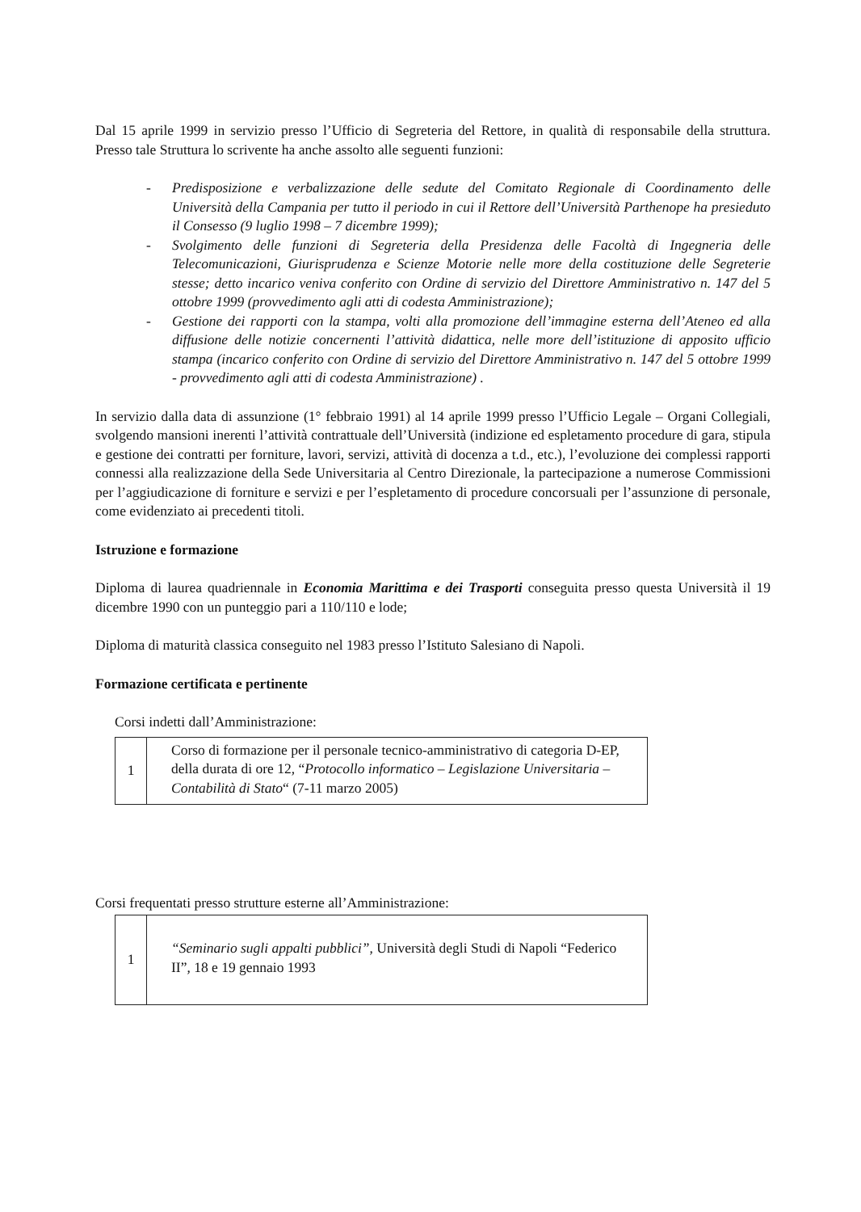Dal 15 aprile 1999 in servizio presso l’Ufficio di Segreteria del Rettore, in qualità di responsabile della struttura. Presso tale Struttura lo scrivente ha anche assolto alle seguenti funzioni:
- Predisposizione e verbalizzazione delle sedute del Comitato Regionale di Coordinamento delle Università della Campania per tutto il periodo in cui il Rettore dell’Università Parthenope ha presieduto il Consesso (9 luglio 1998 – 7 dicembre 1999);
- Svolgimento delle funzioni di Segreteria della Presidenza delle Facoltà di Ingegneria delle Telecomunicazioni, Giurisprudenza e Scienze Motorie nelle more della costituzione delle Segreterie stesse; detto incarico veniva conferito con Ordine di servizio del Direttore Amministrativo n. 147 del 5 ottobre 1999 (provvedimento agli atti di codesta Amministrazione);
- Gestione dei rapporti con la stampa, volti alla promozione dell’immagine esterna dell’Ateneo ed alla diffusione delle notizie concernenti l’attività didattica, nelle more dell’istituzione di apposito ufficio stampa (incarico conferito con Ordine di servizio del Direttore Amministrativo n. 147 del 5 ottobre 1999 - provvedimento agli atti di codesta Amministrazione) .
In servizio dalla data di assunzione (1° febbraio 1991) al 14 aprile 1999 presso l’Ufficio Legale – Organi Collegiali, svolgendo mansioni inerenti l’attività contrattuale dell’Università (indizione ed espletamento procedure di gara, stipula e gestione dei contratti per forniture, lavori, servizi, attività di docenza a t.d., etc.), l’evoluzione dei complessi rapporti connessi alla realizzazione della Sede Universitaria al Centro Direzionale, la partecipazione a numerose Commissioni per l’aggiudicazione di forniture e servizi e per l’espletamento di procedure concorsuali per l’assunzione di personale, come evidenziato ai precedenti titoli.
Istruzione e formazione
Diploma di laurea quadriennale in Economia Marittima e dei Trasporti conseguita presso questa Università il 19 dicembre 1990 con un punteggio pari a 110/110 e lode;
Diploma di maturità classica conseguito nel 1983 presso l’Istituto Salesiano di Napoli.
Formazione certificata e pertinente
Corsi indetti dall’Amministrazione:
| 1 | Corso di formazione per il personale tecnico-amministrativo di categoria D-EP, della durata di ore 12, “ Protocollo informatico – Legislazione Universitaria – Contabilità di Stato “ (7-11 marzo 2005) |
Corsi frequentati presso strutture esterne all’Amministrazione:
| 1 | “Seminario sugli appalti pubblici” , Università degli Studi di Napoli “Federico II”, 18 e 19 gennaio 1993 |